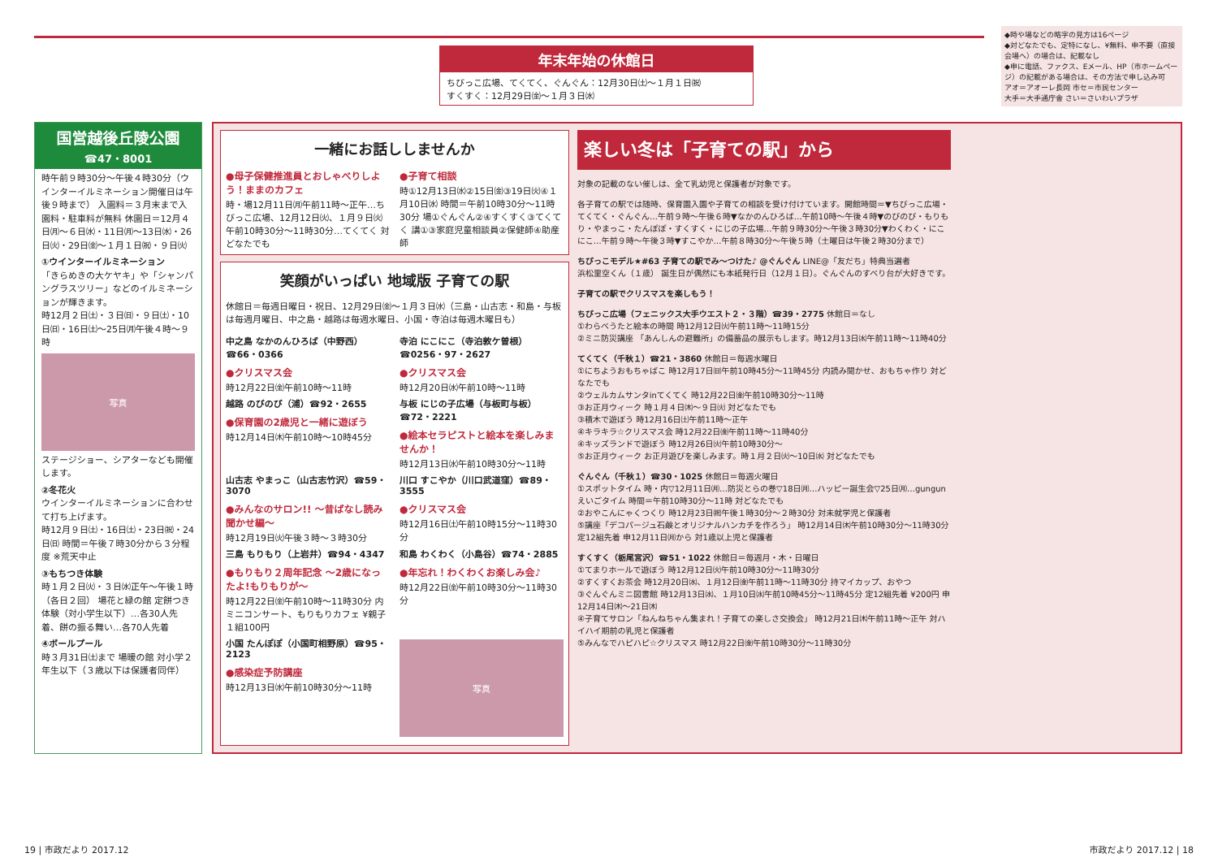◆時や場などの略字の見方は16ページ
◆対どなたでも、定特になし、¥無料、申不要（直接会場へ）の場合は、記載なし
◆申に電話、ファクス、Eメール、HP（市ホームページ）の記載がある場合は、その方法で申し込み可
アオ＝アオーレ長岡 市セ＝市民センター
大手＝大手通庁舎 さい＝さいわいプラザ
国営越後丘陵公園
☎47・8001
時午前９時30分～午後４時30分（ウインターイルミネーション開催日は午後９時まで） 入園料＝３月末まで入園料・駐車料が無料 休園日＝12月４日㈪～６日㈬・11日㈪～13日㈬・26日㈫・29日㈮～１月１日㈷・９日㈫
①ウインターイルミネーション
「きらめきの大ケヤキ」や「シャンパングラスツリー」などのイルミネーションが輝きます。
時12月２日㈯・３日㈰・９日㈯・10日㈰・16日㈯～25日㈪午後４時～９時
写真
ステージショー、シアターなども開催します。
②冬花火
ウインターイルミネーションに合わせて打ち上げます。
時12月９日㈯・16日㈯・23日㈷・24日㈰ 時間＝午後７時30分から３分程度 ※荒天中止
③もちつき体験
時１月２日㈫・３日㈬正午～午後１時（各日２回） 場花と緑の館 定餅つき体験（対小学生以下）…各30人先着、餅の振る舞い…各70人先着
④ボールプール
時３月31日㈯まで 場暖の館 対小学２年生以下（３歳以下は保護者同伴）
年末年始の休館日
ちびっこ広場、てくてく、ぐんぐん：12月30日㈯～１月１日㈷
すくすく：12月29日㈮～１月３日㈬
一緒にお話ししませんか
●母子保健推進員とおしゃべりしよう！ままのカフェ
時・場12月11日㈪午前11時～正午…ちびっこ広場、12月12日㈫、１月９日㈫午前10時30分～11時30分…てくてく 対どなたでも
●子育て相談
時①12月13日㈬②15日㈮③19日㈫④１月10日㈬ 時間＝午前10時30分～11時30分 場①ぐんぐん②④すくすく③てくてく 講①③家庭児童相談員②保健師④助産師
笑顔がいっぱい 地域版 子育ての駅
休館日＝毎週日曜日・祝日、12月29日㈮～１月３日㈬（三島・山古志・和島・与板は毎週月曜日、中之島・越路は毎週水曜日、小国・寺泊は毎週木曜日も）
中之島 なかのんひろば（中野西）☎66・0366
●クリスマス会
時12月22日㈮午前10時～11時
寺泊 にこにこ（寺泊敦ケ曽根）☎0256・97・2627
●クリスマス会
時12月20日㈬午前10時～11時
越路 のびのび（浦）☎92・2655
●保育園の2歳児と一緒に遊ぼう
時12月14日㈭午前10時～10時45分
与板 にじの子広場（与板町与板）☎72・2221
●絵本セラピストと絵本を楽しみませんか！
時12月13日㈬午前10時30分～11時
山古志 やまっこ（山古志竹沢）☎59・3070
●みんなのサロン!! ～昔ばなし読み聞かせ編～
時12月19日㈫午後３時～３時30分
川口 すこやか（川口武道窪）☎89・3555
●クリスマス会
時12月16日㈯午前10時15分～11時30分
三島 もりもり（上岩井）☎94・4347
●もりもり２周年記念 ～2歳になったよ!もりもりが～
時12月22日㈮午前10時～11時30分 内ミニコンサート、もりもりカフェ ¥親子１組100円
和島 わくわく（小島谷）☎74・2885
●年忘れ！わくわくお楽しみ会♪
時12月22日㈮午前10時30分～11時30分
小国 たんぽぽ（小国町相野原）☎95・2123
●感染症予防講座
時12月13日㈬午前10時30分～11時
写真
楽しい冬は「子育ての駅」から
対象の記載のない催しは、全て乳幼児と保護者が対象です。
各子育ての駅では随時、保育園入園や子育ての相談を受け付けています。開館時間＝▼ちびっこ広場・てくてく・ぐんぐん…午前９時～午後６時▼なかのんひろば…午前10時～午後４時▼のびのび・もりもり・やまっこ・たんぽぽ・すくすく・にじの子広場…午前９時30分～午後３時30分▼わくわく・にこにこ…午前９時～午後３時▼すこやか…午前８時30分～午後５時（土曜日は午後２時30分まで）
ちびっこモデル★#63 子育ての駅でみ～つけた♪ @ぐんぐん LINE@「友だち」特典当選者
浜松里空くん（１歳） 誕生日が偶然にも本紙発行日（12月１日）。ぐんぐんのすべり台が大好きです。
子育ての駅でクリスマスを楽しもう！
ちびっこ広場（フェニックス大手ウエスト２・３階）☎39・2775 休館日＝なし
①わらべうたと絵本の時間 時12月12日㈫午前11時～11時15分
②ミニ防災講座 「あんしんの避難所」の備蓄品の展示もします。時12月13日㈬午前11時～11時40分
てくてく（千秋１）☎21・3860 休館日＝毎週水曜日
①にちようおもちゃばこ 時12月17日㈰午前10時45分～11時45分 内読み聞かせ、おもちゃ作り 対どなたでも
②ウェルカムサンタinてくてく 時12月22日㈮午前10時30分～11時
③お正月ウィーク 時１月４日㈭～９日㈫ 対どなたでも
③積木で遊ぼう 時12月16日㈯午前11時～正午
④キラキラ☆クリスマス会 時12月22日㈮午前11時～11時40分
④キッズランドで遊ぼう 時12月26日㈫午前10時30分～
⑤お正月ウィーク お正月遊びを楽しみます。時１月２日㈫～10日㈬ 対どなたでも
ぐんぐん（千秋１）☎30・1025 休館日＝毎週火曜日
①スポットタイム 時・内▽12月11日㈪…防災とらの巻▽18日㈪…ハッピー誕生会▽25日㈪…gungunえいごタイム 時間＝午前10時30分～11時 対どなたでも
②おやこんにゃくつくり 時12月23日㈷午後１時30分～２時30分 対未就学児と保護者
⑤講座「デコパージュ石鹸とオリジナルハンカチを作ろう」 時12月14日㈭午前10時30分～11時30分 定12組先着 申12月11日㈪から 対1歳以上児と保護者
すくすく（栃尾宮沢）☎51・1022 休館日＝毎週月・木・日曜日
①てまりホールで遊ぼう 時12月12日㈫午前10時30分～11時30分
②すくすくお茶会 時12月20日㈬、１月12日㈮午前11時～11時30分 持マイカップ、おやつ
③ぐんぐんミニ図書館 時12月13日㈬、１月10日㈬午前10時45分～11時45分 定12組先着 ¥200円 申12月14日㈭～21日㈭
④子育てサロン「ねんねちゃん集まれ！子育ての楽しさ交換会」 時12月21日㈭午前11時～正午 対ハイハイ期前の乳児と保護者
⑤みんなでハピハピ☆クリスマス 時12月22日㈮午前10時30分～11時30分
19 | 市政だより 2017.12 市政だより 2017.12 | 18